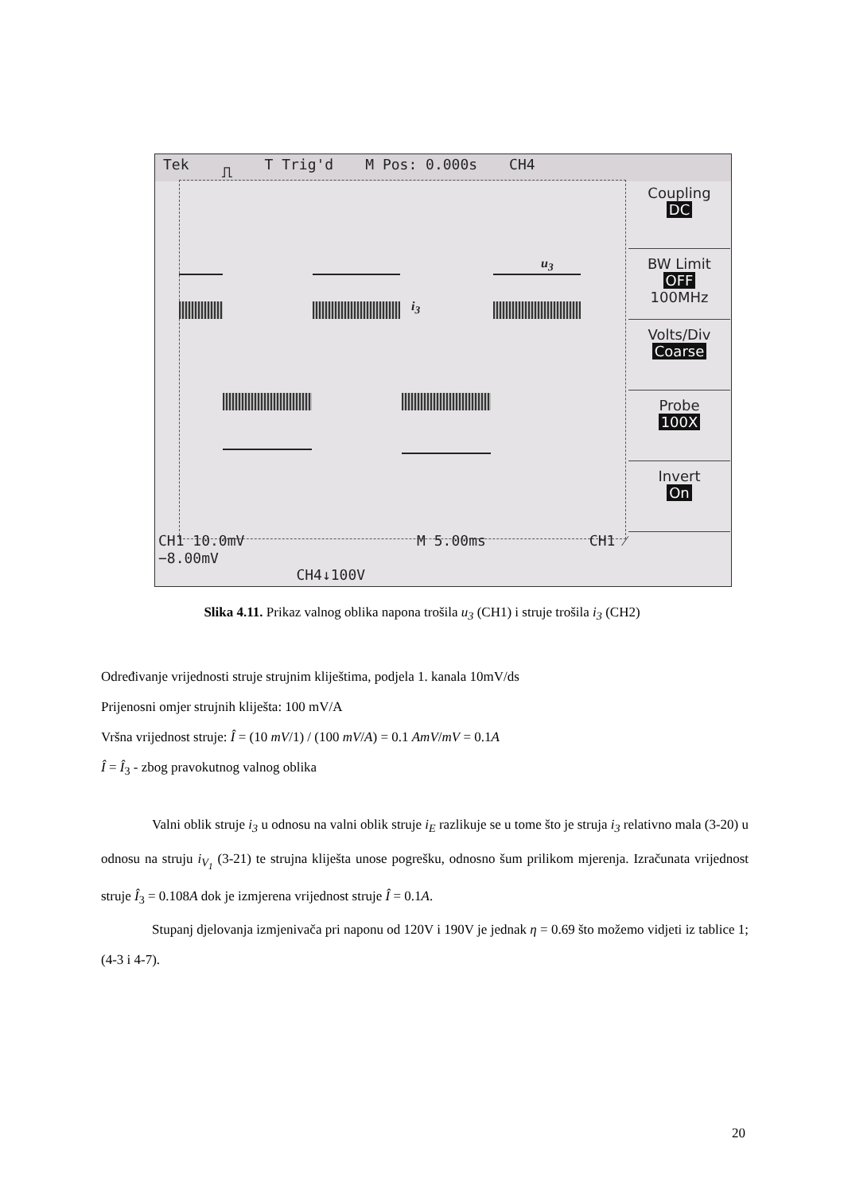Tek ⎍ T Trig'd M Pos: 0.000s CH4
u<sub>3</sub>
i<sub>3</sub>
Coupling
DC
BW Limit
OFF
100MHz
Volts/Div
Coarse
Probe
100X
Invert
On
CH1 10.0mV M 5.00ms CH1 ⁄ −8.00mV
CH4↓100V
Slika 4.11. Prikaz valnog oblika napona trošila u<sub>3</sub> (CH1) i struje trošila i<sub>3</sub> (CH2)
Određivanje vrijednosti struje strujnim kliještima, podjela 1. kanala 10mV/ds
Prijenosni omjer strujnih kliješta: 100 mV/A
Vršna vrijednost struje: Î = (10 mV/1) / (100 mV/A) = 0.1 AmV/mV = 0.1A
Î = Î<sub>3</sub> - zbog pravokutnog valnog oblika
Valni oblik struje i<sub>3</sub> u odnosu na valni oblik struje i<sub>E</sub> razlikuje se u tome što je struja i<sub>3</sub> relativno mala (3-20) u odnosu na struju i<sub>V<sub>1</sub></sub> (3-21) te strujna kliješta unose pogrešku, odnosno šum prilikom mjerenja. Izračunata vrijednost struje Î<sub>3</sub> = 0.108A dok je izmjerena vrijednost struje Î = 0.1A.
Stupanj djelovanja izmjenivača pri naponu od 120V i 190V je jednak η = 0.69 što možemo vidjeti iz tablice 1; (4-3 i 4-7).
20